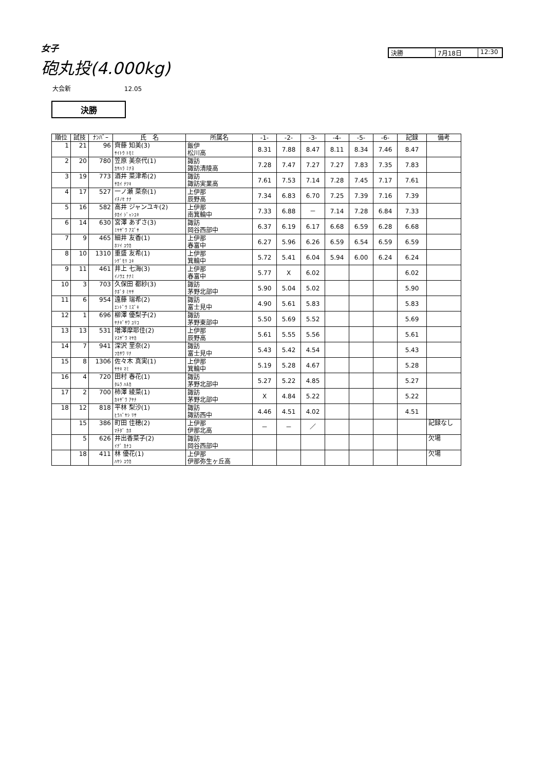女子
砲丸投(4.000kg)
決勝 7月18日 12:30
大会新 12.05
決勝
| 順位 | 試技 | ﾅﾝﾊﾞｰ | 氏 名 | 所属名 | -1- | -2- | -3- | -4- | -5- | -6- | 記録 | 備考 |
| --- | --- | --- | --- | --- | --- | --- | --- | --- | --- | --- | --- | --- |
| 1 | 21 | 96 | 齊藤 知美(3) ｻｲﾄｳ ﾄﾓﾐ | 飯伊 松川高 | 8.31 | 7.88 | 8.47 | 8.11 | 8.34 | 7.46 | 8.47 | |
| 2 | 20 | 780 | 笠原 美奈代(1) ｶｻﾊﾗ ﾐﾅﾖ | 諏訪 諏訪清陵高 | 7.28 | 7.47 | 7.27 | 7.27 | 7.83 | 7.35 | 7.83 | |
| 3 | 19 | 773 | 酒井 菜津希(2) ｻｶｲ ﾅﾂｷ | 諏訪 諏訪実業高 | 7.61 | 7.53 | 7.14 | 7.28 | 7.45 | 7.17 | 7.61 | |
| 4 | 17 | 527 | 一ノ瀬 菜奈(1) ｲﾁﾉｾ ﾅﾅ | 上伊那 辰野高 | 7.34 | 6.83 | 6.70 | 7.25 | 7.39 | 7.16 | 7.39 | |
| 5 | 16 | 582 | 高井 ジャンユキ(2) ﾀｶｲ ｼﾞｬﾝﾕｷ | 上伊那 南箕輪中 | 7.33 | 6.88 | － | 7.14 | 7.28 | 6.84 | 7.33 | |
| 6 | 14 | 630 | 宮澤 あずさ(3) ﾐﾔｻﾞﾜ ｱｽﾞｻ | 諏訪 岡谷西部中 | 6.37 | 6.19 | 6.17 | 6.68 | 6.59 | 6.28 | 6.68 | |
| 7 | 9 | 465 | 細井 友香(1) ﾎｿｲ ﾕｳｶ | 上伊那 春富中 | 6.27 | 5.96 | 6.26 | 6.59 | 6.54 | 6.59 | 6.59 | |
| 8 | 10 | 1310 | 重盛 友希(1) ｼｹﾞﾓﾘ ﾕｷ | 上伊那 箕輪中 | 5.72 | 5.41 | 6.04 | 5.94 | 6.00 | 6.24 | 6.24 | |
| 9 | 11 | 461 | 井上 七海(3) ｲﾉｳｴ ﾅﾅﾐ | 上伊那 春富中 | 5.77 | X | 6.02 | | | | 6.02 | |
| 10 | 3 | 703 | 久保田 都紗(3) ｸﾎﾞﾀ ﾐﾔｻ | 諏訪 茅野北部中 | 5.90 | 5.04 | 5.02 | | | | 5.90 | |
| 11 | 6 | 954 | 遠藤 瑞希(2) ｴﾝﾄﾞｳ ﾐｽﾞｷ | 諏訪 富士見中 | 4.90 | 5.61 | 5.83 | | | | 5.83 | |
| 12 | 1 | 696 | 柳澤 優梨子(2) ﾔﾅｷﾞｻﾜ ﾕﾘｺ | 諏訪 茅野東部中 | 5.50 | 5.69 | 5.52 | | | | 5.69 | |
| 13 | 13 | 531 | 増澤摩耶佳(2) ﾏｽｻﾞﾜ ﾏﾔｶ | 上伊那 辰野高 | 5.61 | 5.55 | 5.56 | | | | 5.61 | |
| 14 | 7 | 941 | 深沢 里奈(2) ﾌｶｻﾜ ﾘﾅ | 諏訪 富士見中 | 5.43 | 5.42 | 4.54 | | | | 5.43 | |
| 15 | 8 | 1306 | 佐々木 真実(1) ｻｻｷ ﾏﾐ | 上伊那 箕輪中 | 5.19 | 5.28 | 4.67 | | | | 5.28 | |
| 16 | 4 | 720 | 田村 春花(1) ﾀﾑﾗ ﾊﾙｶ | 諏訪 茅野北部中 | 5.27 | 5.22 | 4.85 | | | | 5.27 | |
| 17 | 2 | 700 | 柿澤 綾菜(1) ｶｷｻﾞﾜ ｱﾔﾅ | 諏訪 茅野北部中 | X | 4.84 | 5.22 | | | | 5.22 | |
| 18 | 12 | 818 | 平林 梨沙(1) ﾋﾗﾊﾞﾔｼ ﾘｻ | 諏訪 諏訪西中 | 4.46 | 4.51 | 4.02 | | | | 4.51 | |
| | 15 | 386 | 町田 佳穂(2) ﾏﾁﾀﾞ ｶﾎ | 上伊那 伊那北高 | － | － | ／ | | | | | 記録なし |
| | 5 | 626 | 井出香菜子(2) ｲﾃﾞ ｶﾅｺ | 諏訪 岡谷西部中 | | | | | | | | 欠場 |
| | 18 | 411 | 林 優花(1) ﾊﾔｼ ﾕｳｶ | 上伊那 伊那弥生ヶ丘高 | | | | | | | | 欠場 |